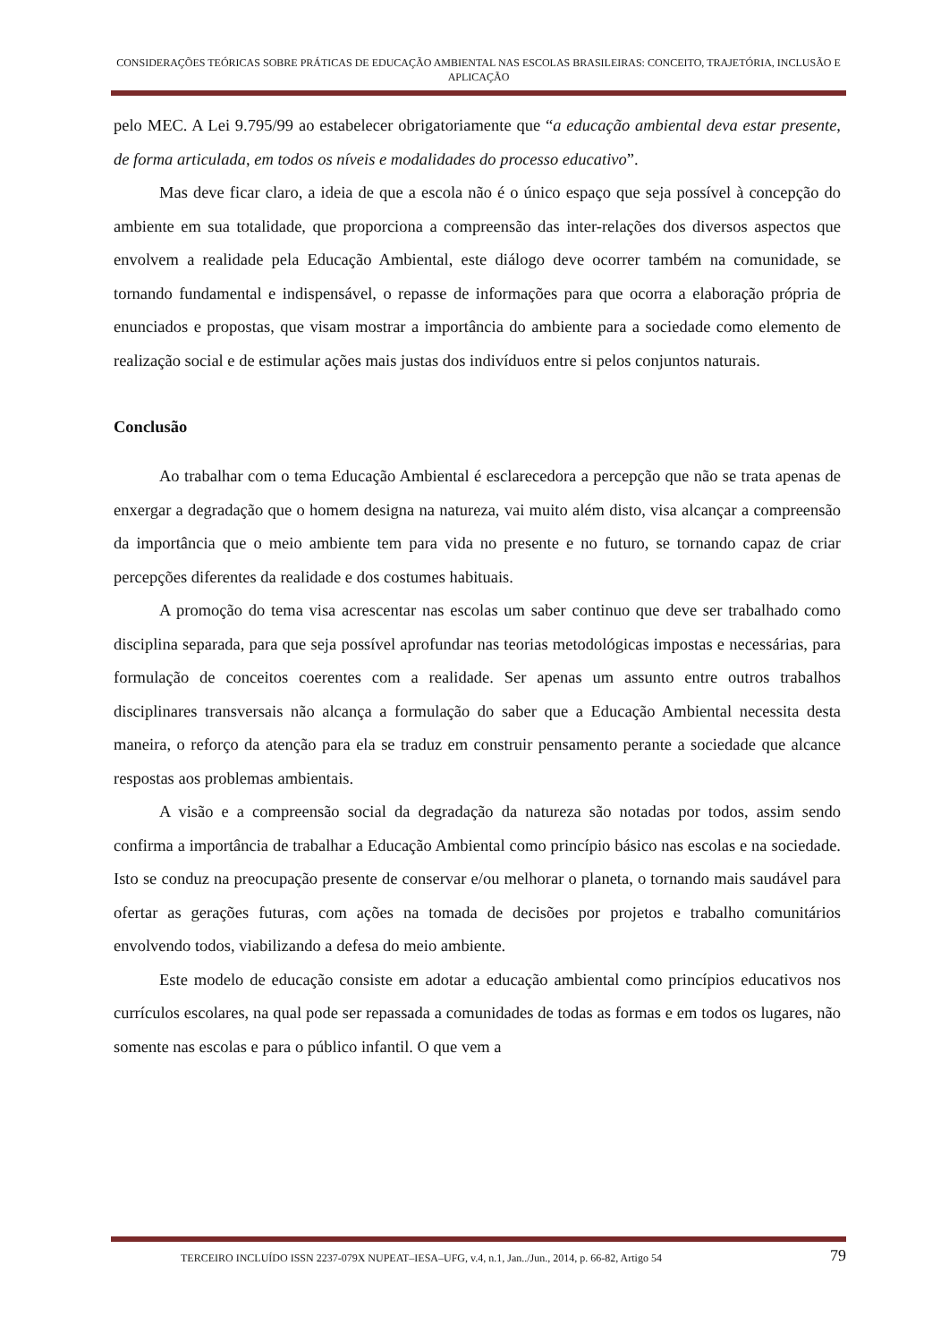CONSIDERAÇÕES TEÓRICAS SOBRE PRÁTICAS DE EDUCAÇÃO AMBIENTAL NAS ESCOLAS BRASILEIRAS: CONCEITO, TRAJETÓRIA, INCLUSÃO E APLICAÇÃO
pelo MEC. A Lei 9.795/99 ao estabelecer obrigatoriamente que “a educação ambiental deva estar presente, de forma articulada, em todos os níveis e modalidades do processo educativo”.
Mas deve ficar claro, a ideia de que a escola não é o único espaço que seja possível à concepção do ambiente em sua totalidade, que proporciona a compreensão das inter-relações dos diversos aspectos que envolvem a realidade pela Educação Ambiental, este diálogo deve ocorrer também na comunidade, se tornando fundamental e indispensável, o repasse de informações para que ocorra a elaboração própria de enunciados e propostas, que visam mostrar a importância do ambiente para a sociedade como elemento de realização social e de estimular ações mais justas dos indivíduos entre si pelos conjuntos naturais.
Conclusão
Ao trabalhar com o tema Educação Ambiental é esclarecedora a percepção que não se trata apenas de enxergar a degradação que o homem designa na natureza, vai muito além disto, visa alcançar a compreensão da importância que o meio ambiente tem para vida no presente e no futuro, se tornando capaz de criar percepções diferentes da realidade e dos costumes habituais.
A promoção do tema visa acrescentar nas escolas um saber continuo que deve ser trabalhado como disciplina separada, para que seja possível aprofundar nas teorias metodológicas impostas e necessárias, para formulação de conceitos coerentes com a realidade. Ser apenas um assunto entre outros trabalhos disciplinares transversais não alcança a formulação do saber que a Educação Ambiental necessita desta maneira, o reforço da atenção para ela se traduz em construir pensamento perante a sociedade que alcance respostas aos problemas ambientais.
A visão e a compreensão social da degradação da natureza são notadas por todos, assim sendo confirma a importância de trabalhar a Educação Ambiental como princípio básico nas escolas e na sociedade. Isto se conduz na preocupação presente de conservar e/ou melhorar o planeta, o tornando mais saudável para ofertar as gerações futuras, com ações na tomada de decisões por projetos e trabalho comunitários envolvendo todos, viabilizando a defesa do meio ambiente.
Este modelo de educação consiste em adotar a educação ambiental como princípios educativos nos currículos escolares, na qual pode ser repassada a comunidades de todas as formas e em todos os lugares, não somente nas escolas e para o público infantil. O que vem a
TERCEIRO INCLUÍDO ISSN 2237-079X NUPEAT–IESA–UFG, v.4, n.1, Jan../Jun., 2014, p. 66-82, Artigo 54 79